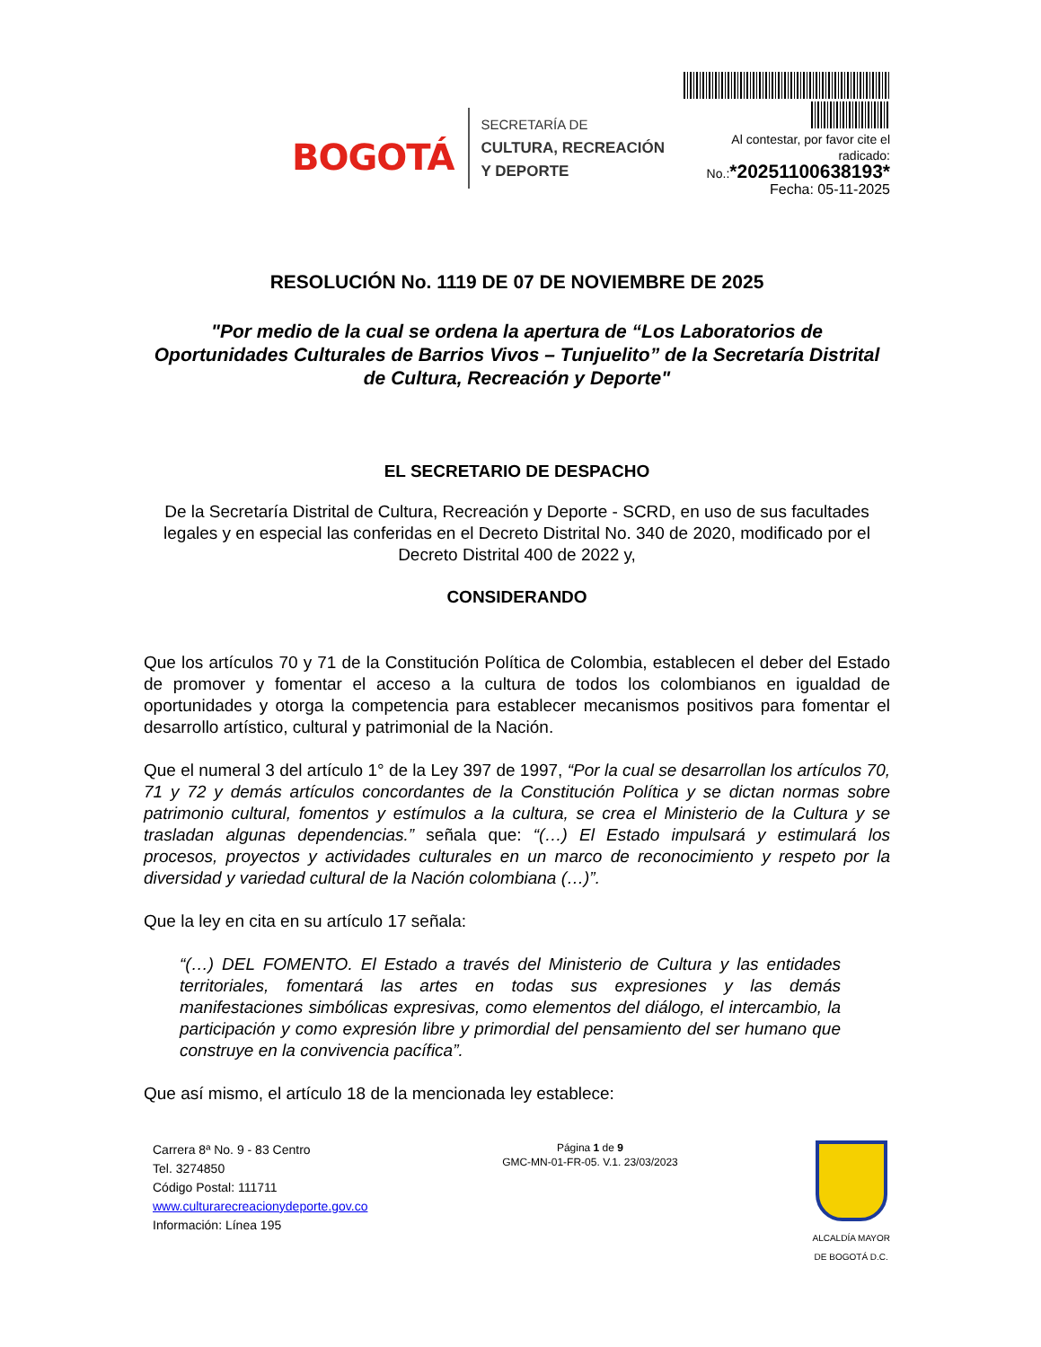BOGOTÁ
SECRETARÍA DE
CULTURA, RECREACIÓN
Y DEPORTE
Al contestar, por favor cite el
radicado:
No.:*20251100638193*
Fecha: 05-11-2025
RESOLUCIÓN No. 1119 DE 07 DE NOVIEMBRE DE 2025
"Por medio de la cual se ordena la apertura de “Los Laboratorios de Oportunidades Culturales de Barrios Vivos – Tunjuelito” de la Secretaría Distrital de Cultura, Recreación y Deporte"
EL SECRETARIO DE DESPACHO
De la Secretaría Distrital de Cultura, Recreación y Deporte - SCRD, en uso de sus facultades legales y en especial las conferidas en el Decreto Distrital No. 340 de 2020, modificado por el Decreto Distrital 400 de 2022 y,
CONSIDERANDO
Que los artículos 70 y 71 de la Constitución Política de Colombia, establecen el deber del Estado de promover y fomentar el acceso a la cultura de todos los colombianos en igualdad de oportunidades y otorga la competencia para establecer mecanismos positivos para fomentar el desarrollo artístico, cultural y patrimonial de la Nación.
Que el numeral 3 del artículo 1° de la Ley 397 de 1997, “Por la cual se desarrollan los artículos 70, 71 y 72 y demás artículos concordantes de la Constitución Política y se dictan normas sobre patrimonio cultural, fomentos y estímulos a la cultura, se crea el Ministerio de la Cultura y se trasladan algunas dependencias.” señala que: “(…) El Estado impulsará y estimulará los procesos, proyectos y actividades culturales en un marco de reconocimiento y respeto por la diversidad y variedad cultural de la Nación colombiana (…)”.
Que la ley en cita en su artículo 17 señala:
“(…) DEL FOMENTO. El Estado a través del Ministerio de Cultura y las entidades territoriales, fomentará las artes en todas sus expresiones y las demás manifestaciones simbólicas expresivas, como elementos del diálogo, el intercambio, la participación y como expresión libre y primordial del pensamiento del ser humano que construye en la convivencia pacífica”.
Que así mismo, el artículo 18 de la mencionada ley establece:
Carrera 8ª No. 9 - 83 Centro
Tel. 3274850
Código Postal: 111711
www.culturarecreacionydeporte.gov.co
Información: Línea 195
Página 1 de 9
GMC-MN-01-FR-05. V.1. 23/03/2023
ALCALDÍA MAYOR
DE BOGOTÁ D.C.